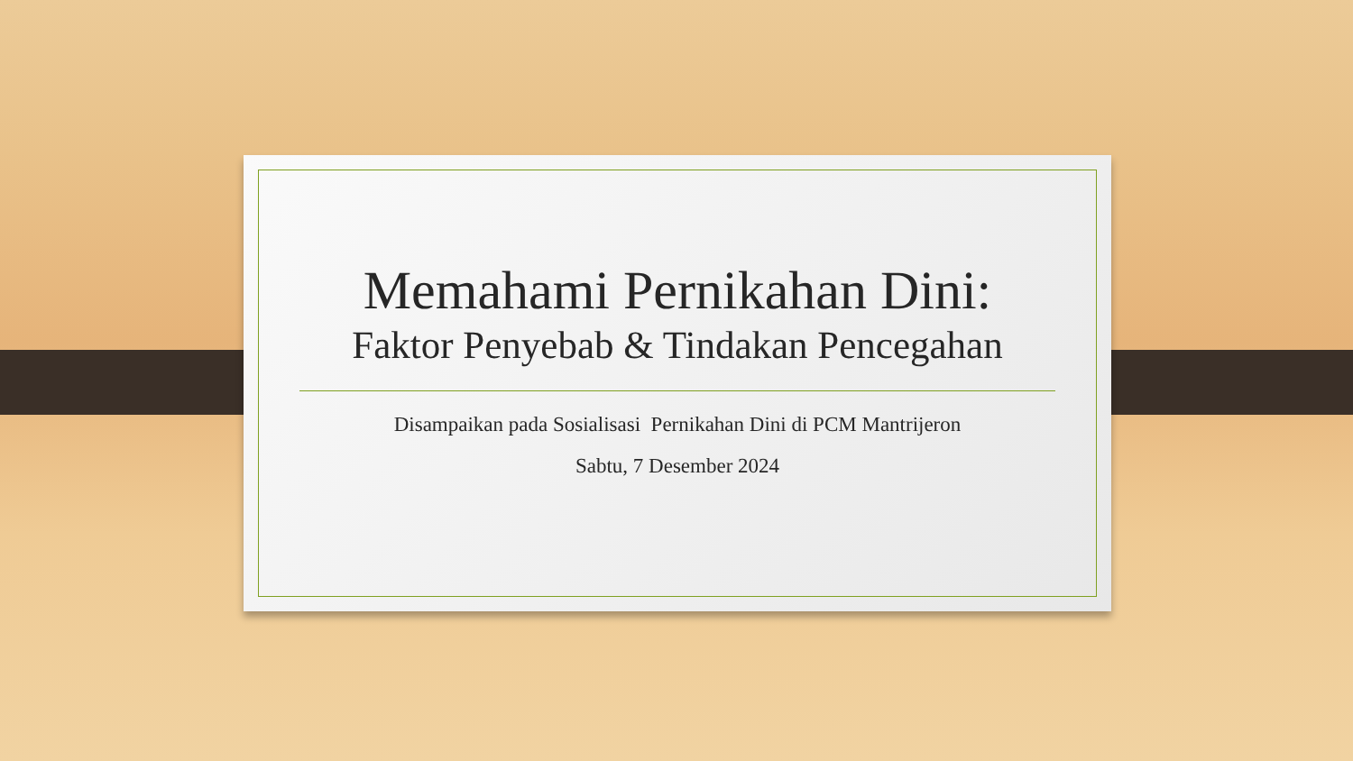Memahami Pernikahan Dini:
Faktor Penyebab & Tindakan Pencegahan
Disampaikan pada Sosialisasi Pernikahan Dini di PCM Mantrijeron
Sabtu, 7 Desember 2024